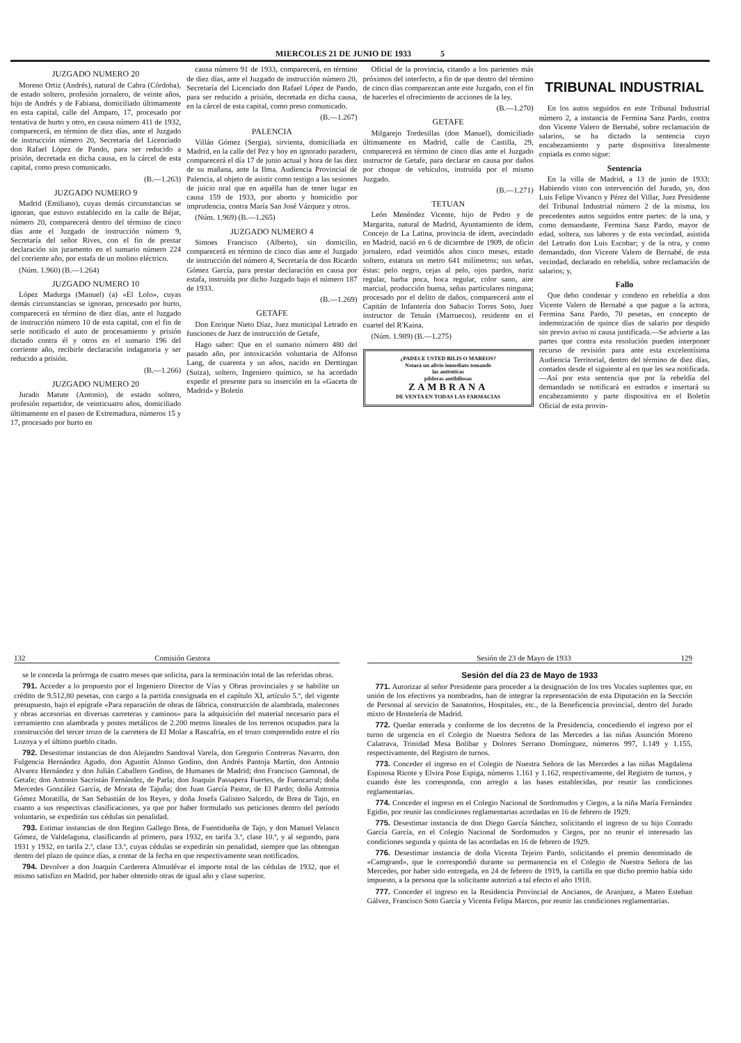MIERCOLES 21 DE JUNIO DE 1933 5
JUZGADO NUMERO 20
Moreno Ortiz (Andrés), natural de Cabra (Córdoba), de estado soltero, profesión jornalero, de veinte años, hijo de Andrés y de Fabiana, domiciliado últimamente en esta capital, calle del Amparo, 17, procesado por tentativa de hurto y otro, en causa número 411 de 1932, comparecerá, en término de diez días, ante el Juzgado de instrucción número 20, Secretaría del Licenciado don Rafael López de Pando, para ser reducido a prisión, decretada en dicha causa, en la cárcel de esta capital, como preso comunicado.
(B.—1.263)
JUZGADO NUMERO 9
Madrid (Emiliano), cuyas demás circunstancias se ignoran, que estuvo establecido en la calle de Béjar, número 20, comparecerá dentro del término de cinco días ante el Juzgado de instrucción número 9, Secretaría del señor Rives, con el fin de prestar declaración sin juramento en el sumario número 224 del corriente año, por estafa de un molino eléctrico.
(Núm. 1.960) (B.—1.264)
JUZGADO NUMERO 10
López Madurga (Manuel) (a) «El Lolo», cuyas demás circunstancias se ignoran, procesado por hurto, comparecerá en término de diez días, ante el Juzgado de instrucción número 10 de esta capital, con el fin de serle notificado el auto de procesamiento y prisión dictado contra él y otros en el sumario 196 del corriente año, recibirle declaración indagatoria y ser reducido a prisión.
(B.—1.266)
JUZGADO NUMERO 20
Jurado Matute (Antonio), de estado soltero, profesión repartidor, de veinticuatro años, domiciliado últimamente en el paseo de Extremadura, números 15 y 17, procesado por hurto en
causa número 91 de 1933, comparecerá, en término de diez días, ante el Juzgado de instrucción número 20, Secretaría del Licenciado don Rafael López de Pando, para ser reducido a prisión, decretada en dicha causa, en la cárcel de esta capital, como preso comunicado.
(B.—1.267)
PALENCIA
Villán Gómez (Sergia), sirvienta, domiciliada en Madrid, en la calle del Pez y hoy en ignorado paradero, comparecerá el día 17 de junio actual y hora de las diez de su mañana, ante la Ilma. Audiencia Provincial de Palencia, al objeto de asistir como testigo a las sesiones de juicio oral que en aquélla han de tener lugar en causa 159 de 1933, por aborto y homicidio por imprudencia, contra María San José Vázquez y otros.
(Núm. 1.969) (B.—1.265)
JUZGADO NUMERO 4
Simoes Francisco (Alberto), sin domicilio, comparecerá en término de cinco días ante el Juzgado de instrucción del número 4, Secretaría de don Ricardo Gómez García, para prestar declaración en causa por estafa, instruída por dicho Juzgado bajo el número 187 de 1933.
(B.—1.269)
GETAFE
Don Enrique Nieto Díaz, Juez municipal Letrado en funciones de Juez de instrucción de Getafe,
Hago saber: Que en el sumario número 480 del pasado año, por intoxicación voluntaria de Alfonso Lang, de cuarenta y un años, nacido en Derttingan (Suiza), soltero, Ingeniero químico, se ha acordado expedir el presente para su inserción en la «Gaceta de Madrid» y Boletín
Oficial de la provincia, citando a los parientes más próximos del interfecto, a fin de que dentro del término de cinco días comparezcan ante este Juzgado, con el fin de hacerles el ofrecimiento de acciones de la ley.
(B.—1.270)
GETAFE
Milgarejo Tordesillas (don Manuel), domiciliado últimamente en Madrid, calle de Castilla, 29, comparecerá en término de cinco días ante el Juzgado instructor de Getafe, para declarar en causa por daños por choque de vehículos, instruída por el mismo Juzgado.
(B.—1.271)
TETUAN
León Menéndez Vicente, hijo de Pedro y de Margarita, natural de Madrid, Ayuntamiento de ídem, Concejo de La Latina, provincia de ídem, avecindado en Madrid, nació en 6 de diciembre de 1909, de oficio jornalero, edad veintidós años cinco meses, estado soltero, estatura un metro 641 milímetros; sus señas, éstas: pelo negro, cejas al pelo, ojos pardos, nariz regular, barba poca, boca regular, color sano, aire marcial, producción buena, señas particulares ninguna; procesado por el delito de daños, comparecerá ante el Capitán de Infantería don Sabacio Torres Soto, Juez instructor de Tetuán (Marruecos), residente en el cuartel del R'Kaina.
(Núm. 1.989) (B.—1.275)
¿PADECE USTED BILIS O MAREOS?
Notará un alivio inmediato tomando
las auténticas
píldoras antibiliosas
ZAMBRANA
DE VENTA EN TODAS LAS FARMACIAS
TRIBUNAL INDUSTRIAL
En los autos seguidos en este Tribunal Industrial número 2, a instancia de Fermina Sanz Pardo, contra don Vicente Valero de Bernabé, sobre reclamación de salarios, se ha dictado la sentencia cuyo encabezamiento y parte dispositiva literalmente copiada es como sigue:
Sentencia
En la villa de Madrid, a 13 de junio de 1933: Habiendo visto con intervención del Jurado, yo, don Luis Felipe Vivanco y Pérez del Villar, Juez Presidente del Tribunal Industrial número 2 de la misma, los precedentes autos seguidos entre partes: de la una, y como demandante, Fermina Sanz Pardo, mayor de edad, soltera, sus labores y de esta vecindad, asistida del Letrado don Luis Escobar; y de la otra, y como demandado, don Vicente Valero de Bernabé, de esta vecindad, declarado en rebeldía, sobre reclamación de salarios; y,
Fallo
Que debo condenar y condeno en rebeldía a don Vicente Valero de Bernabé a que pague a la actora, Fermina Sanz Pardo, 70 pesetas, en concepto de indemnización de quince días de salario por despido sin previo aviso ni causa justificada.—Se advierte a las partes que contra esta resolución pueden interponer recurso de revisión para ante esta excelentísima Audiencia Territorial, dentro del término de diez días, contados desde el siguiente al en que les sea notificada.—Así por esta sentencia que por la rebeldía del demandado se notificará en estrados e insertará su encabezamiento y parte dispositiva en el Boletín Oficial de esta provin-
132 Comisión Gestora
se le conceda la prórroga de cuatro meses que solicita, para la terminación total de las referidas obras.
791. Acceder a lo propuesto por el Ingeniero Director de Vías y Obras provinciales y se habilite un crédito de 9.512,80 pesetas, con cargo a la partida consignada en el capítulo XI, artículo 5.º, del vigente presupuesto, bajo el epígrafe «Para reparación de obras de fábrica, construcción de alambrada, malecones y obras accesorias en diversas carreteras y caminos» para la adquisición del material necesario para el cerramiento con alambrada y postes metálicos de 2.200 metros lineales de los terrenos ocupados para la construcción del tercer trozo de la carretera de El Molar a Rascafría, en el trozo comprendido entre el río Lozoya y el último pueblo citado.
792. Desestimar instancias de don Alejandro Sandoval Varela, don Gregorio Contreras Navarro, don Fulgencia Hernández Agudo, don Aguntín Alonso Godino, don Andrés Pantoja Martín, don Antonio Alvarez Hernández y don Julián Caballero Godino, de Humanes de Madrid; don Francisco Gamonal, de Getafe; don Antonio Sacristán Fernández, de Parla; don Joaquín Passapera Fuertes, de Fuencarral; doña Mercedes González García, de Morata de Tajuña; don Juan García Pastor, de El Pardo; doña Antonia Gómez Moratilla, de San Sebastián de los Reyes, y doña Josefa Galisteo Salcedo, de Brea de Tajo, en cuanto a sus respectivas clasificaciones, ya que por haber formulado sus peticiones dentro del período voluntario, se expedirán sus cédulas sin penalidad.
793. Estimar instancias de don Regino Gallego Brea, de Fuentidueña de Tajo, y don Manuel Velasco Gómez, de Valdelaguna, clasificando al primero, para 1932, en tarifa 3.ª, clase 10.ª, y al segundo, para 1931 y 1932, en tarifa 2.ª, clase 13.ª, cuyas cédulas se expedirán sin penalidad, siempre que las obtengan dentro del plazo de quince días, a contar de la fecha en que respectivamente sean notificados.
794. Devolver a don Joaquín Carderera Almudévar el importe total de las cédulas de 1932, que el mismo satisfizo en Madrid, por haber obtenido otras de igual año y clase superior.
Sesión de 23 de Mayo de 1933 129
Sesión del día 23 de Mayo de 1933
771. Autorizar al señor Presidente para proceder a la designación de los tres Vocales suplentes que, en unión de los efectivos ya nombrados, han de integrar la representación de esta Diputación en la Sección de Personal al servicio de Sanatorios, Hospitales, etc., de la Beneficencia provincial, dentro del Jurado mixto de Hostelería de Madrid.
772. Quedar enterada y conforme de los decretos de la Presidencia, concediendo el ingreso por el turno de urgencia en el Colegio de Nuestra Señora de las Mercedes a las niñas Asunción Moreno Calatrava, Trinidad Mesa Bolibar y Dolores Serrano Domínguez, números 997, 1.149 y 1.155, respectivamente, del Registro de turnos.
773. Conceder el ingreso en el Colegio de Nuestra Señora de las Mercedes a las niñas Magdalena Espinosa Ricote y Elvira Pose Espiga, números 1.161 y 1.162, respectivamente, del Registro de turnos, y cuando éste les corresponda, con arreglo a las bases establecidas, por reunir las condiciones reglamentarias.
774. Conceder el ingreso en el Colegio Nacional de Sordomudos y Ciegos, a la niña María Fernández Egidio, por reunir las condiciones reglamentarias acordadas en 16 de febrero de 1929.
775. Desestimar instancia de don Diego García Sánchez, solicitando el ingreso de su hijo Conrado García García, en el Colegio Nacional de Sordomudos y Ciegos, por no reunir el interesado las condiciones segunda y quinta de las acordadas en 16 de febrero de 1929.
776. Desestimar instancia de doña Vicenta Tejeiro Pardo, solicitando el premio denominado de «Camgrand», que le correspondió durante su permanencia en el Colegio de Nuestra Señora de las Mercedes, por haber sido entregada, en 24 de febrero de 1919, la cartilla en que dicho premio había sido impuesto, a la persona que la solicitante autorizó a tal efecto el año 1918.
777. Conceder el ingreso en la Residencia Provincial de Ancianos, de Aranjuez, a Mateo Esteban Gálvez, Francisco Soto García y Vicenta Felipa Marcos, por reunir las condiciones reglamentarias.